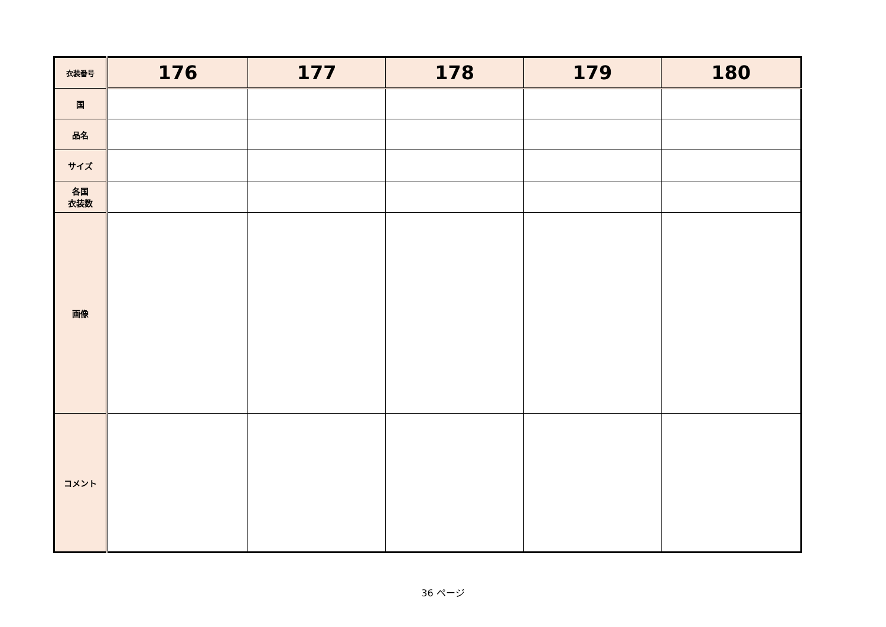| 衣装番号 | 176 | 177 | 178 | 179 | 180 |
| --- | --- | --- | --- | --- | --- |
| 国 | | | | | |
| 品名 | | | | | |
| サイズ | | | | | |
| 各国 衣装数 | | | | | |
| 画像 | | | | | |
| コメント | | | | | |
36 ページ